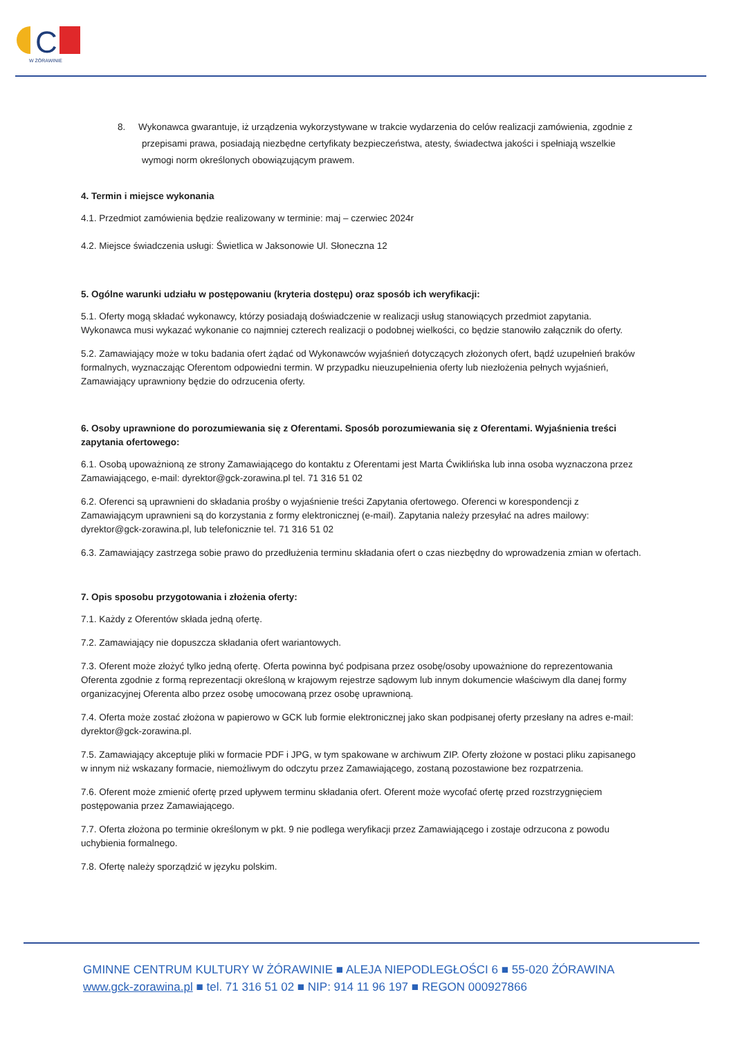C
W ŻÓRAWINIE
8. Wykonawca gwarantuje, iż urządzenia wykorzystywane w trakcie wydarzenia do celów realizacji zamówienia, zgodnie z przepisami prawa, posiadają niezbędne certyfikaty bezpieczeństwa, atesty, świadectwa jakości i spełniają wszelkie wymogi norm określonych obowiązującym prawem.
4. Termin i miejsce wykonania
4.1. Przedmiot zamówienia będzie realizowany w terminie: maj – czerwiec 2024r
4.2. Miejsce świadczenia usługi: Świetlica w Jaksonowie Ul. Słoneczna 12
5. Ogólne warunki udziału w postępowaniu (kryteria dostępu) oraz sposób ich weryfikacji:
5.1. Oferty mogą składać wykonawcy, którzy posiadają doświadczenie w realizacji usług stanowiących przedmiot zapytania. Wykonawca musi wykazać wykonanie co najmniej czterech realizacji o podobnej wielkości, co będzie stanowiło załącznik do oferty.
5.2. Zamawiający może w toku badania ofert żądać od Wykonawców wyjaśnień dotyczących złożonych ofert, bądź uzupełnień braków formalnych, wyznaczając Oferentom odpowiedni termin. W przypadku nieuzupełnienia oferty lub niezłożenia pełnych wyjaśnień, Zamawiający uprawniony będzie do odrzucenia oferty.
6. Osoby uprawnione do porozumiewania się z Oferentami. Sposób porozumiewania się z Oferentami. Wyjaśnienia treści zapytania ofertowego:
6.1. Osobą upoważnioną ze strony Zamawiającego do kontaktu z Oferentami jest Marta Ćwiklińska lub inna osoba wyznaczona przez Zamawiającego, e-mail: dyrektor@gck-zorawina.pl tel. 71 316 51 02
6.2. Oferenci są uprawnieni do składania prośby o wyjaśnienie treści Zapytania ofertowego. Oferenci w korespondencji z Zamawiającym uprawnieni są do korzystania z formy elektronicznej (e-mail). Zapytania należy przesyłać na adres mailowy: dyrektor@gck-zorawina.pl, lub telefonicznie tel. 71 316 51 02
6.3. Zamawiający zastrzega sobie prawo do przedłużenia terminu składania ofert o czas niezbędny do wprowadzenia zmian w ofertach.
7. Opis sposobu przygotowania i złożenia oferty:
7.1. Każdy z Oferentów składa jedną ofertę.
7.2. Zamawiający nie dopuszcza składania ofert wariantowych.
7.3. Oferent może złożyć tylko jedną ofertę. Oferta powinna być podpisana przez osobę/osoby upoważnione do reprezentowania Oferenta zgodnie z formą reprezentacji określoną w krajowym rejestrze sądowym lub innym dokumencie właściwym dla danej formy organizacyjnej Oferenta albo przez osobę umocowaną przez osobę uprawnioną.
7.4. Oferta może zostać złożona w papierowo w GCK lub formie elektronicznej jako skan podpisanej oferty przesłany na adres e-mail: dyrektor@gck-zorawina.pl.
7.5. Zamawiający akceptuje pliki w formacie PDF i JPG, w tym spakowane w archiwum ZIP. Oferty złożone w postaci pliku zapisanego w innym niż wskazany formacie, niemożliwym do odczytu przez Zamawiającego, zostaną pozostawione bez rozpatrzenia.
7.6. Oferent może zmienić ofertę przed upływem terminu składania ofert. Oferent może wycofać ofertę przed rozstrzygnięciem postępowania przez Zamawiającego.
7.7. Oferta złożona po terminie określonym w pkt. 9 nie podlega weryfikacji przez Zamawiającego i zostaje odrzucona z powodu uchybienia formalnego.
7.8. Ofertę należy sporządzić w języku polskim.
GMINNE CENTRUM KULTURY W ŻÓRAWINIE ■ ALEJA NIEPODLEGŁOŚCI 6 ■ 55-020 ŻÓRAWINA
www.gck-zorawina.pl ■ tel. 71 316 51 02 ■ NIP: 914 11 96 197 ■ REGON 000927866